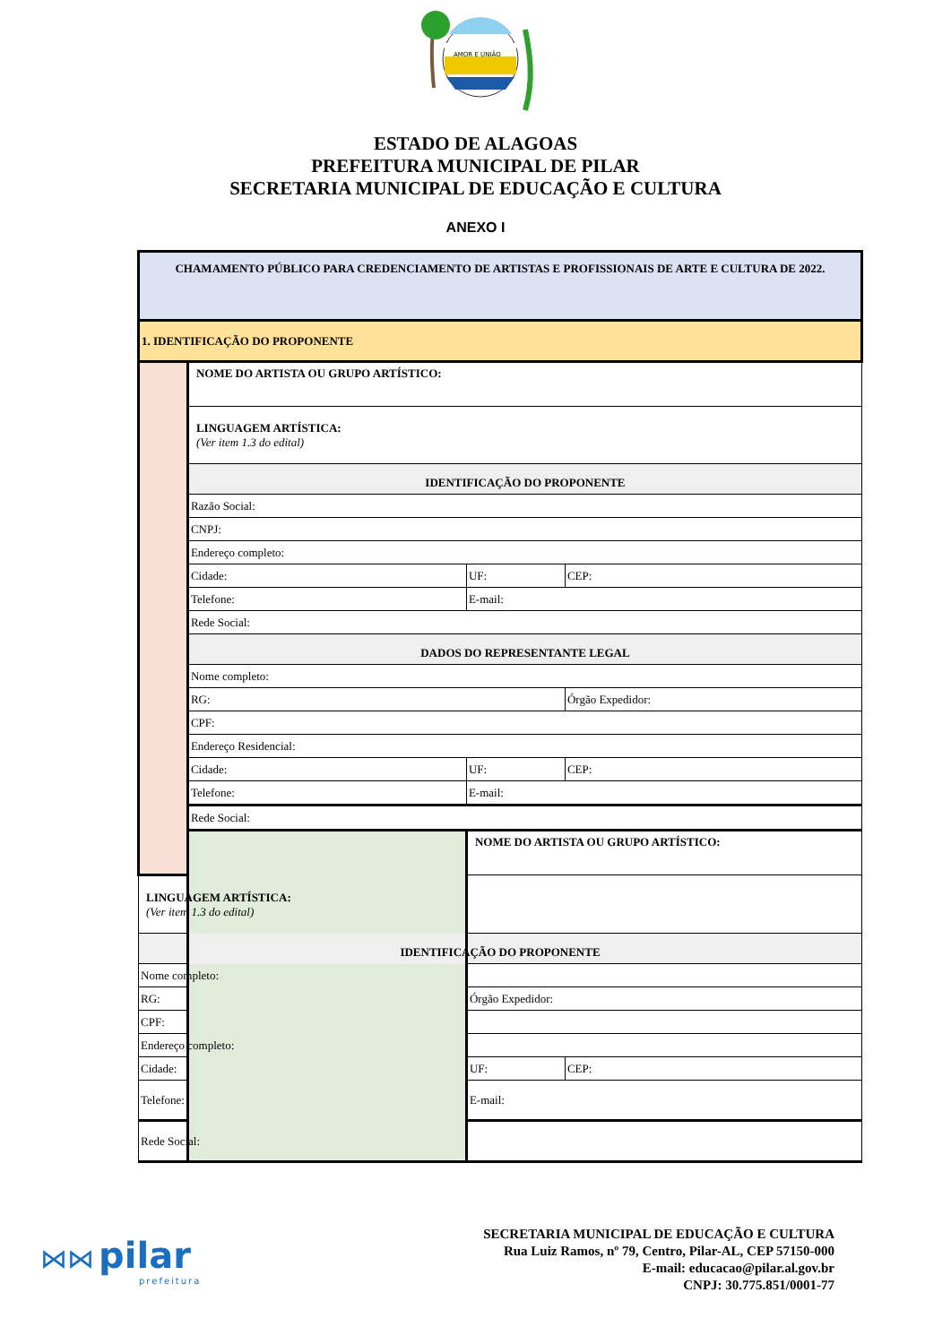AMOR E UNIÃO
ESTADO DE ALAGOAS
PREFEITURA MUNICIPAL DE PILAR
SECRETARIA MUNICIPAL DE EDUCAÇÃO E CULTURA
ANEXO I
| CHAMAMENTO PÚBLICO PARA CREDENCIAMENTO DE ARTISTAS E PROFISSIONAIS DE ARTE E CULTURA DE 2022. | | | |
| 1. IDENTIFICAÇÃO DO PROPONENTE | | | |
| | NOME DO ARTISTA OU GRUPO ARTÍSTICO: | | |
| | LINGUAGEM ARTÍSTICA: (Ver item 1.3 do edital) | | |
| | IDENTIFICAÇÃO DO PROPONENTE | | |
| | Razão Social: | | |
| | CNPJ: | | |
| | Endereço completo: | | |
| | Cidade: | UF: | CEP: |
| | Telefone: | E-mail: | |
| | Rede Social: | | |
| | DADOS DO REPRESENTANTE LEGAL | | |
| | Nome completo: | | |
| | RG: | | Órgão Expedidor: |
| | CPF: | | |
| | Endereço Residencial: | | |
| | Cidade: | UF: | CEP: |
| | Telefone: | E-mail: | |
| | Rede Social: | | |
| | | NOME DO ARTISTA OU GRUPO ARTÍSTICO: | |
| LINGUAGEM ARTÍSTICA: (Ver item 1.3 do edital) | | | |
| IDENTIFICAÇÃO DO PROPONENTE | | | |
| Nome completo: | | | |
| RG: | | Órgão Expedidor: | |
| CPF: | | | |
| Endereço completo: | | | |
| Cidade: | | UF: | CEP: |
| Telefone: | | E-mail: | |
| Rede Social: | | | |
⋈⋈ pilar
prefeitura
SECRETARIA MUNICIPAL DE EDUCAÇÃO E CULTURA
Rua Luiz Ramos, nº 79, Centro, Pilar-AL, CEP 57150-000
E-mail: educacao@pilar.al.gov.br
CNPJ: 30.775.851/0001-77